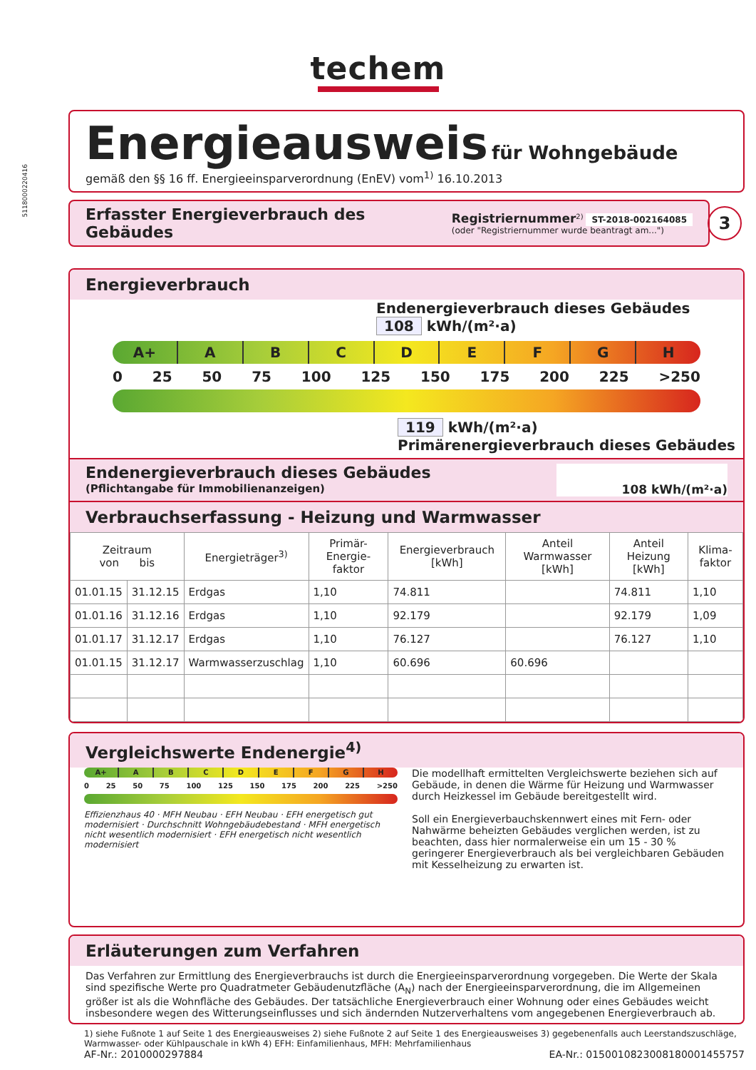techem
5118000220416
Energieausweis für Wohngebäude
gemäß den §§ 16 ff. Energieeinsparverordnung (EnEV) vom<sup>1)</sup> 16.10.2013
Erfasster Energieverbrauch des Gebäudes
Registriernummer<sup>2)</sup> ST-2018-002164085
(oder "Registriernummer wurde beantragt am...")
3
Energieverbrauch
Endenergieverbrauch dieses Gebäudes
108 kWh/(m²·a)
A+ A B C D E F G H
0 25 50 75 100 125 150 175 200 225 >250
119 kWh/(m²·a)
Primärenergieverbrauch dieses Gebäudes
Endenergieverbrauch dieses Gebäudes
(Pflichtangabe für Immobilienanzeigen)
108 kWh/(m²·a)
Verbrauchserfassung - Heizung und Warmwasser
| Zeitraum von bis | | Energieträger<sup>3)</sup> | Primär-Energie-faktor | Energieverbrauch [kWh] | Anteil Warmwasser [kWh] | Anteil Heizung [kWh] | Klima-faktor |
| --- | --- | --- | --- | --- | --- | --- | --- |
| 01.01.15 | 31.12.15 | Erdgas | 1,10 | 74.811 | | 74.811 | 1,10 |
| 01.01.16 | 31.12.16 | Erdgas | 1,10 | 92.179 | | 92.179 | 1,09 |
| 01.01.17 | 31.12.17 | Erdgas | 1,10 | 76.127 | | 76.127 | 1,10 |
| 01.01.15 | 31.12.17 | Warmwasserzuschlag | 1,10 | 60.696 | 60.696 | | |
Vergleichswerte Endenergie<sup>4)</sup>
A+ A B C D E F G H
0 25 50 75 100 125 150 175 200 225 >250
Effizienzhaus 40 · MFH Neubau · EFH Neubau · EFH energetisch gut modernisiert · Durchschnitt Wohngebäudebestand · MFH energetisch nicht wesentlich modernisiert · EFH energetisch nicht wesentlich modernisiert
Die modellhaft ermittelten Vergleichswerte beziehen sich auf Gebäude, in denen die Wärme für Heizung und Warmwasser durch Heizkessel im Gebäude bereitgestellt wird.
Soll ein Energieverbauchskennwert eines mit Fern- oder Nahwärme beheizten Gebäudes verglichen werden, ist zu beachten, dass hier normalerweise ein um 15 - 30 % geringerer Energieverbrauch als bei vergleichbaren Gebäuden mit Kesselheizung zu erwarten ist.
Erläuterungen zum Verfahren
Das Verfahren zur Ermittlung des Energieverbrauchs ist durch die Energieeinsparverordnung vorgegeben. Die Werte der Skala sind spezifische Werte pro Quadratmeter Gebäudenutzfläche (A<sub>N</sub>) nach der Energieeinsparverordnung, die im Allgemeinen größer ist als die Wohnfläche des Gebäudes. Der tatsächliche Energieverbrauch einer Wohnung oder eines Gebäudes weicht insbesondere wegen des Witterungseinflusses und sich ändernden Nutzerverhaltens vom angegebenen Energieverbrauch ab.
1) siehe Fußnote 1 auf Seite 1 des Energieausweises 2) siehe Fußnote 2 auf Seite 1 des Energieausweises 3) gegebenenfalls auch Leerstandszuschläge, Warmwasser- oder Kühlpauschale in kWh 4) EFH: Einfamilienhaus, MFH: Mehrfamilienhaus
AF-Nr.: 2010000297884 EA-Nr.: 015001082300818000145575​7